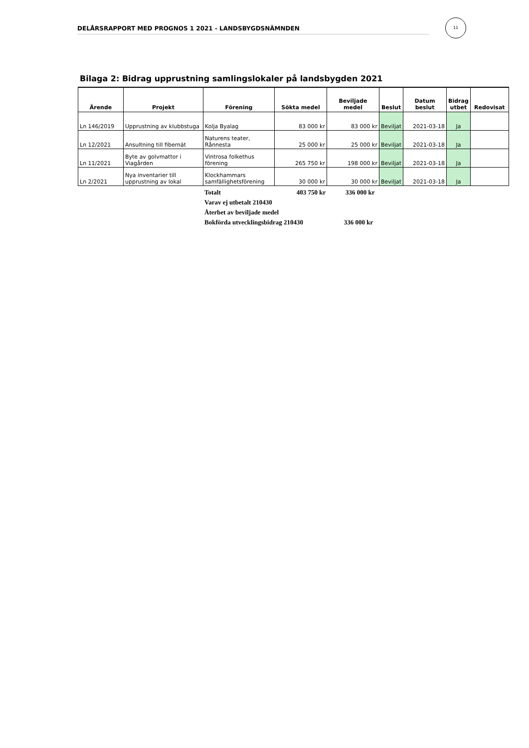DELÅRSRAPPORT MED PROGNOS 1 2021 - LANDSBYGDSNÄMNDEN
11
Bilaga 2: Bidrag upprustning samlingslokaler på landsbygden 2021
| Ärende | Projekt | Förening | Sökta medel | Beviljade medel | Beslut | Datum beslut | Bidrag utbet | Redovisat |
| --- | --- | --- | --- | --- | --- | --- | --- | --- |
| Ln 146/2019 | Upprustning av klubbstuga | Kolja Byalag | 83 000 kr | 83 000 kr | Beviljat | 2021-03-18 | Ja | |
| Ln 12/2021 | Ansultning till fibernät | Naturens teater, Rånnesta | 25 000 kr | 25 000 kr | Beviljat | 2021-03-18 | Ja | |
| Ln 11/2021 | Byte av golvmattor i Viagården | Vintrosa folkethus förening | 265 750 kr | 198 000 kr | Beviljat | 2021-03-18 | Ja | |
| Ln 2/2021 | Nya inventarier till upprustning av lokal | Klockhammars samfällighetsförening | 30 000 kr | 30 000 kr | Beviljat | 2021-03-18 | Ja | |
Totalt 403 750 kr 336 000 kr
Varav ej utbetalt 210430
Återbet av beviljade medel
Bokförda utvecklingsbidrag 210430 336 000 kr